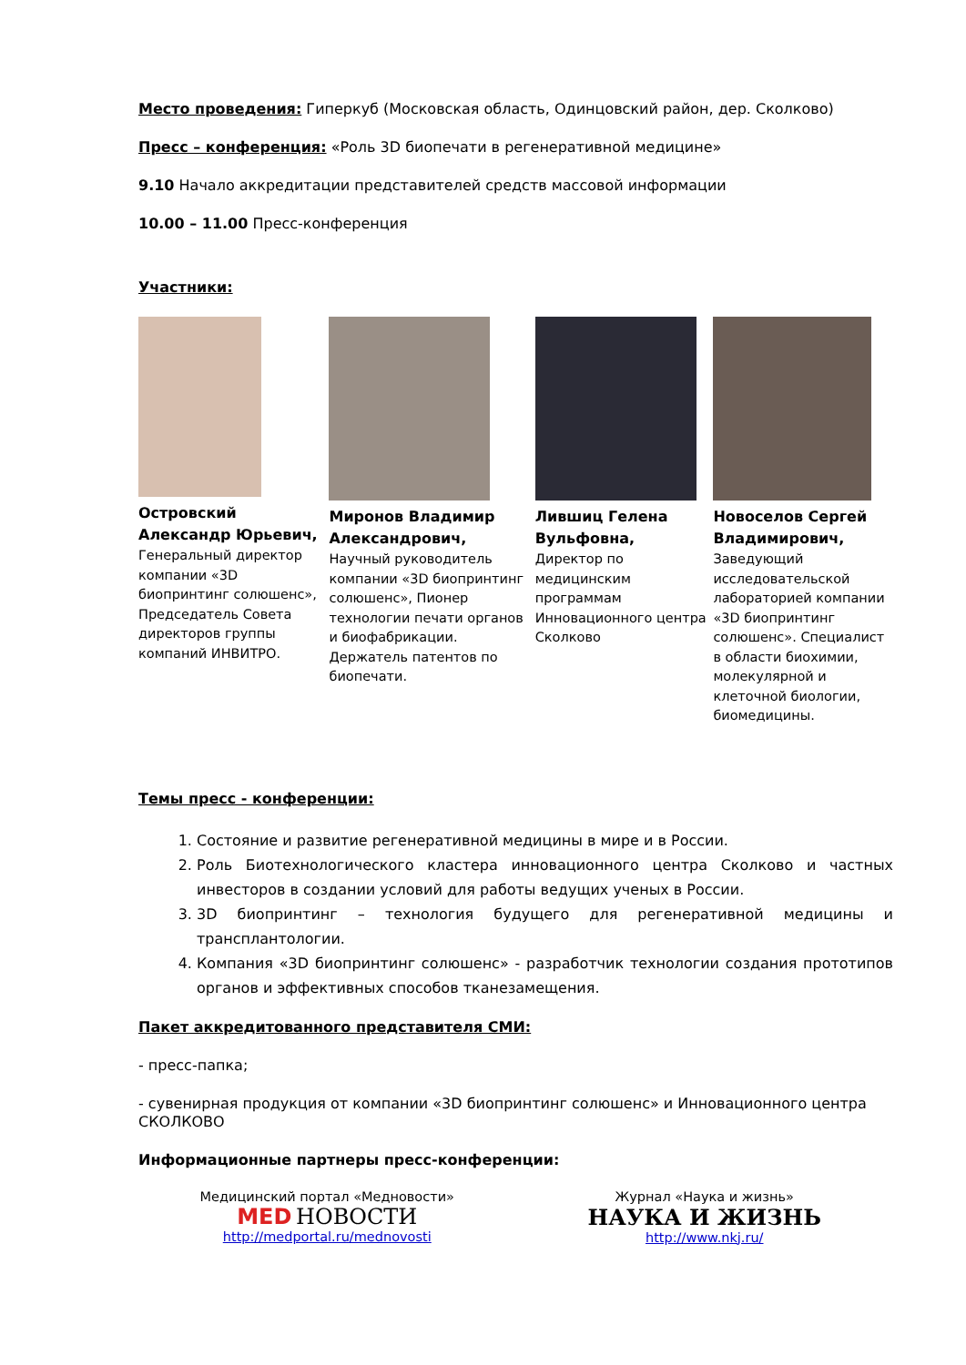Место проведения: Гиперкуб (Московская область, Одинцовский район, дер. Сколково)
Пресс – конференция: «Роль 3D биопечати в регенеративной медицине»
9.10 Начало аккредитации представителей средств массовой информации
10.00 – 11.00 Пресс-конференция
Участники:
Островский Александр Юрьевич,
Генеральный директор компании «3D биопринтинг солюшенс», Председатель Совета директоров группы компаний ИНВИТРО.
Миронов Владимир Александрович,
Научный руководитель компании «3D биопринтинг солюшенс», Пионер технологии печати органов и биофабрикации. Держатель патентов по биопечати.
Лившиц Гелена Вульфовна,
Директор по медицинским программам Инновационного центра Сколково
Новоселов Сергей Владимирович,
Заведующий исследовательской лабораторией компании «3D биопринтинг солюшенс». Специалист в области биохимии, молекулярной и клеточной биологии, биомедицины.
Темы пресс - конференции:
1. Состояние и развитие регенеративной медицины в мире и в России.
2. Роль Биотехнологического кластера инновационного центра Сколково и частных инвесторов в создании условий для работы ведущих ученых в России.
3. 3D биопринтинг – технология будущего для регенеративной медицины и трансплантологии.
4. Компания «3D биопринтинг солюшенс» - разработчик технологии создания прототипов органов и эффективных способов тканезамещения.
Пакет аккредитованного представителя СМИ:
- пресс-папка;
- сувенирная продукция от компании «3D биопринтинг солюшенс» и Инновационного центра СКОЛКОВО
Информационные партнеры пресс-конференции:
Медицинский портал «Медновости»
MED НОВОСТИ
http://medportal.ru/mednovosti
Журнал «Наука и жизнь»
НАУКА И ЖИЗНЬ
http://www.nkj.ru/